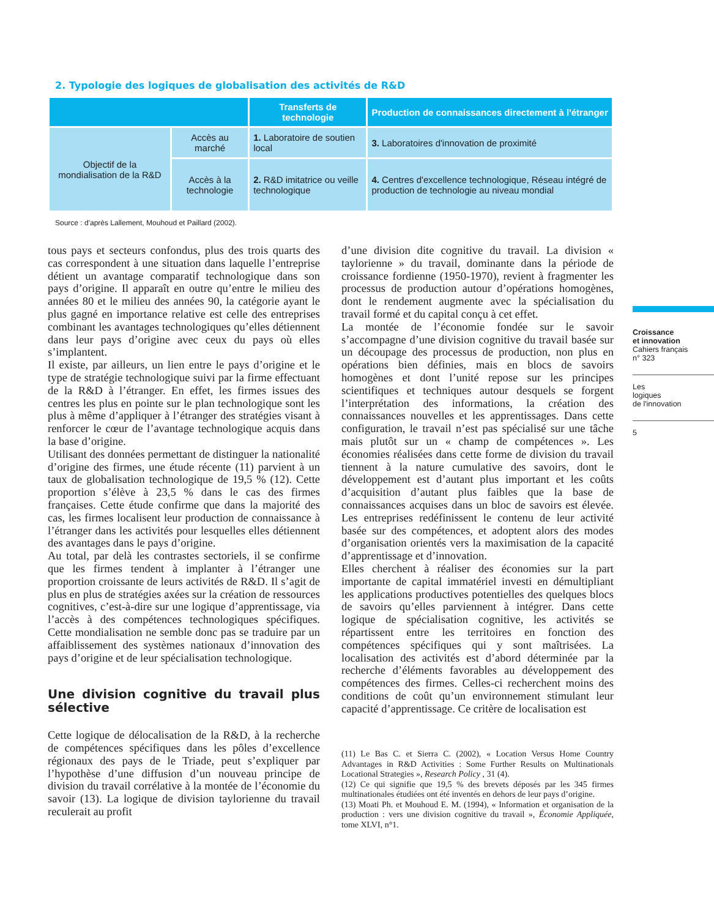2. Typologie des logiques de globalisation des activités de R&D
| | | Transferts de technologie | Production de connaissances directement à l'étranger |
| --- | --- | --- | --- |
| Objectif de la mondialisation de la R&D | Accès au marché | 1. Laboratoire de soutien local | 3. Laboratoires d'innovation de proximité |
| | Accès à la technologie | 2. R&D imitatrice ou veille technologique | 4. Centres d'excellence technologique, Réseau intégré de production de technologie au niveau mondial |
Source : d'après Lallement, Mouhoud et Paillard (2002).
tous pays et secteurs confondus, plus des trois quarts des cas correspondent à une situation dans laquelle l’entreprise détient un avantage comparatif technologique dans son pays d’origine. Il apparaît en outre qu’entre le milieu des années 80 et le milieu des années 90, la catégorie ayant le plus gagné en importance relative est celle des entreprises combinant les avantages technologiques qu’elles détiennent dans leur pays d’origine avec ceux du pays où elles s’implantent.
Il existe, par ailleurs, un lien entre le pays d’origine et le type de stratégie technologique suivi par la firme effectuant de la R&D à l’étranger. En effet, les firmes issues des centres les plus en pointe sur le plan technologique sont les plus à même d’appliquer à l’étranger des stratégies visant à renforcer le cœur de l’avantage technologique acquis dans la base d’origine.
Utilisant des données permettant de distinguer la nationalité d’origine des firmes, une étude récente (11) parvient à un taux de globalisation technologique de 19,5 % (12). Cette proportion s’élève à 23,5 % dans le cas des firmes françaises. Cette étude confirme que dans la majorité des cas, les firmes localisent leur production de connaissance à l’étranger dans les activités pour lesquelles elles détiennent des avantages dans le pays d’origine.
Au total, par delà les contrastes sectoriels, il se confirme que les firmes tendent à implanter à l’étranger une proportion croissante de leurs activités de R&D. Il s’agit de plus en plus de stratégies axées sur la création de ressources cognitives, c’est-à-dire sur une logique d’apprentissage, via l’accès à des compétences technologiques spécifiques. Cette mondialisation ne semble donc pas se traduire par un affaiblissement des systèmes nationaux d’innovation des pays d’origine et de leur spécialisation technologique.
Une division cognitive du travail plus sélective
Cette logique de délocalisation de la R&D, à la recherche de compétences spécifiques dans les pôles d’excellence régionaux des pays de le Triade, peut s’expliquer par l’hypothèse d’une diffusion d’un nouveau principe de division du travail corrélative à la montée de l’économie du savoir (13). La logique de division taylorienne du travail reculerait au profit
d’une division dite cognitive du travail. La division « taylorienne » du travail, dominante dans la période de croissance fordienne (1950-1970), revient à fragmenter les processus de production autour d’opérations homogènes, dont le rendement augmente avec la spécialisation du travail formé et du capital conçu à cet effet.
La montée de l’économie fondée sur le savoir s’accompagne d’une division cognitive du travail basée sur un découpage des processus de production, non plus en opérations bien définies, mais en blocs de savoirs homogènes et dont l’unité repose sur les principes scientifiques et techniques autour desquels se forgent l’interprétation des informations, la création des connaissances nouvelles et les apprentissages. Dans cette configuration, le travail n’est pas spécialisé sur une tâche mais plutôt sur un « champ de compétences ». Les économies réalisées dans cette forme de division du travail tiennent à la nature cumulative des savoirs, dont le développement est d’autant plus important et les coûts d’acquisition d’autant plus faibles que la base de connaissances acquises dans un bloc de savoirs est élevée. Les entreprises redéfinissent le contenu de leur activité basée sur des compétences, et adoptent alors des modes d’organisation orientés vers la maximisation de la capacité d’apprentissage et d’innovation.
Elles cherchent à réaliser des économies sur la part importante de capital immatériel investi en démultipliant les applications productives potentielles des quelques blocs de savoirs qu’elles parviennent à intégrer. Dans cette logique de spécialisation cognitive, les activités se répartissent entre les territoires en fonction des compétences spécifiques qui y sont maîtrisées. La localisation des activités est d’abord déterminée par la recherche d’éléments favorables au développement des compétences des firmes. Celles-ci recherchent moins des conditions de coût qu’un environnement stimulant leur capacité d’apprentissage. Ce critère de localisation est
(11) Le Bas C. et Sierra C. (2002), « Location Versus Home Country Advantages in R&D Activities : Some Further Results on Multinationals Locational Strategies », Research Policy , 31 (4).
(12) Ce qui signifie que 19,5 % des brevets déposés par les 345 firmes multinationales étudiées ont été inventés en dehors de leur pays d’origine.
(13) Moati Ph. et Mouhoud E. M. (1994), « Information et organisation de la production : vers une division cognitive du travail », Économie Appliquée, tome XLVI, n°1.
Croissance
et innovation
Cahiers français
n° 323
Les
logiques
de l'innovation
5